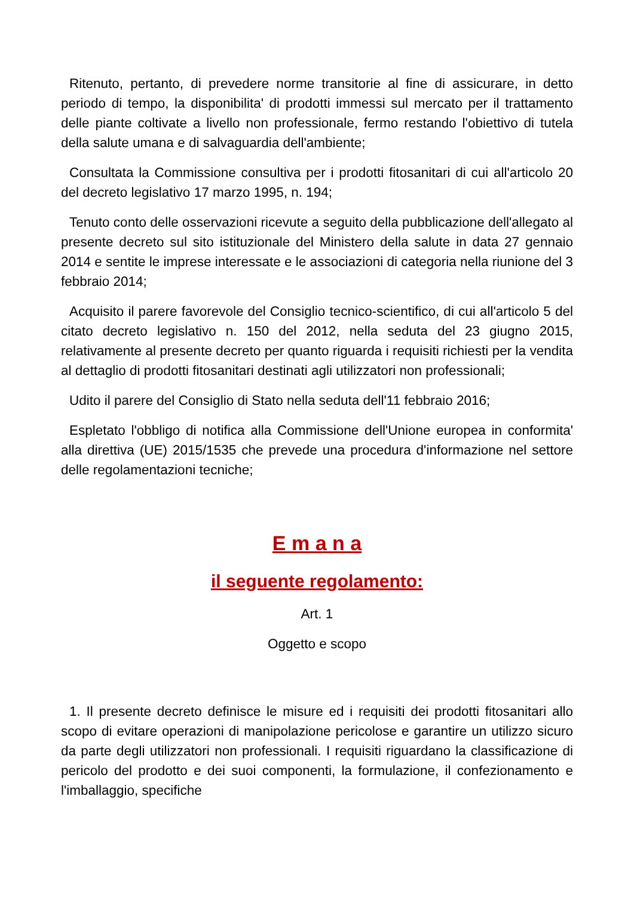Ritenuto, pertanto, di prevedere norme transitorie al fine di assicurare, in detto periodo di tempo, la disponibilita' di prodotti immessi sul mercato per il trattamento delle piante coltivate a livello non professionale, fermo restando l'obiettivo di tutela della salute umana e di salvaguardia dell'ambiente;
Consultata la Commissione consultiva per i prodotti fitosanitari di cui all'articolo 20 del decreto legislativo 17 marzo 1995, n. 194;
Tenuto conto delle osservazioni ricevute a seguito della pubblicazione dell'allegato al presente decreto sul sito istituzionale del Ministero della salute in data 27 gennaio 2014 e sentite le imprese interessate e le associazioni di categoria nella riunione del 3 febbraio 2014;
Acquisito il parere favorevole del Consiglio tecnico-scientifico, di cui all'articolo 5 del citato decreto legislativo n. 150 del 2012, nella seduta del 23 giugno 2015, relativamente al presente decreto per quanto riguarda i requisiti richiesti per la vendita al dettaglio di prodotti fitosanitari destinati agli utilizzatori non professionali;
Udito il parere del Consiglio di Stato nella seduta dell'11 febbraio 2016;
Espletato l'obbligo di notifica alla Commissione dell'Unione europea in conformita' alla direttiva (UE) 2015/1535 che prevede una procedura d'informazione nel settore delle regolamentazioni tecniche;
E m a n a
il seguente regolamento:
Art. 1
Oggetto e scopo
1. Il presente decreto definisce le misure ed i requisiti dei prodotti fitosanitari allo scopo di evitare operazioni di manipolazione pericolose e garantire un utilizzo sicuro da parte degli utilizzatori non professionali. I requisiti riguardano la classificazione di pericolo del prodotto e dei suoi componenti, la formulazione, il confezionamento e l'imballaggio, specifiche